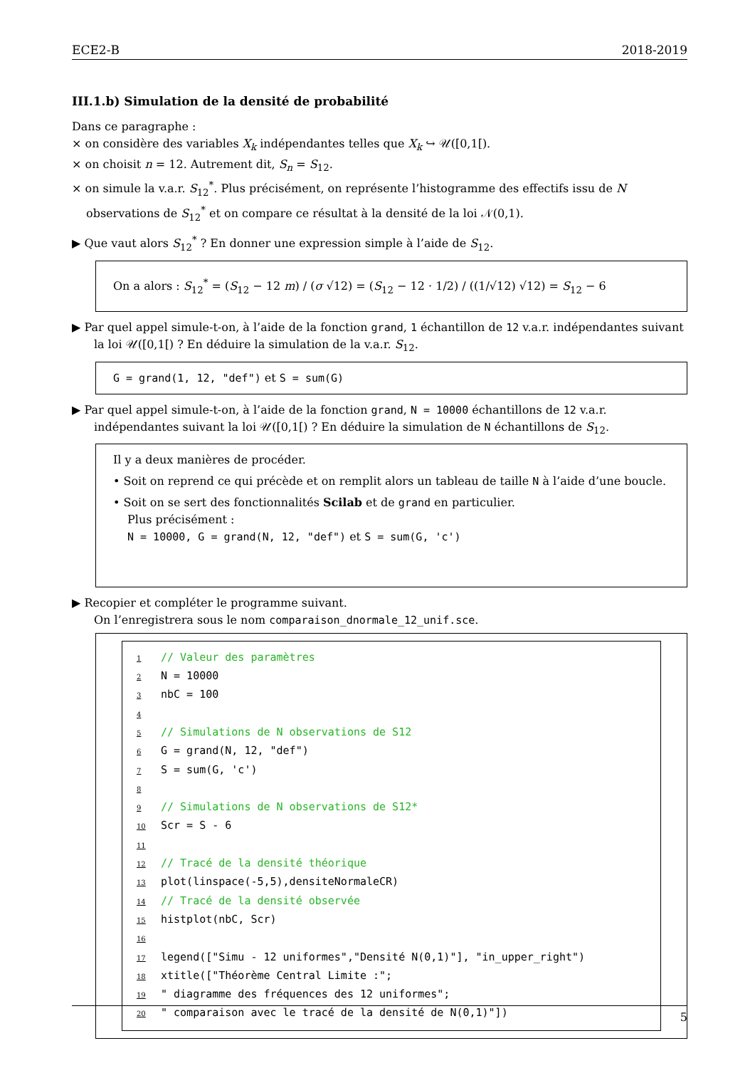ECE2-B 2018-2019
III.1.b) Simulation de la densité de probabilité
Dans ce paragraphe :
× on considère des variables X<sub>k</sub> indépendantes telles que X<sub>k</sub> ↪ 𝒰([0,1[).
× on choisit n = 12. Autrement dit, S<sub>n</sub> = S<sub>12</sub>.
× on simule la v.a.r. S<sub>12</sub><sup>*</sup>. Plus précisément, on représente l’histogramme des effectifs issu de N observations de S<sub>12</sub><sup>*</sup> et on compare ce résultat à la densité de la loi 𝒩(0,1).
▶ Que vaut alors S<sub>12</sub><sup>*</sup> ? En donner une expression simple à l’aide de S<sub>12</sub>.
On a alors : S<sub>12</sub><sup>*</sup> = (S<sub>12</sub> − 12 m) / (σ √12) = (S<sub>12</sub> − 12 · 1/2) / ((1/√12) √12) = S<sub>12</sub> − 6
▶ Par quel appel simule-t-on, à l’aide de la fonction grand, 1 échantillon de 12 v.a.r. indépendantes suivant la loi 𝒰([0,1[) ? En déduire la simulation de la v.a.r. S<sub>12</sub>.
G = grand(1, 12, "def") et S = sum(G)
▶ Par quel appel simule-t-on, à l’aide de la fonction grand, N = 10000 échantillons de 12 v.a.r. indépendantes suivant la loi 𝒰([0,1[) ? En déduire la simulation de N échantillons de S<sub>12</sub>.
Il y a deux manières de procéder.
• Soit on reprend ce qui précède et on remplit alors un tableau de taille N à l’aide d’une boucle.
• Soit on se sert des fonctionnalités Scilab et de grand en particulier.
Plus précisément :
N = 10000, G = grand(N, 12, "def") et S = sum(G, 'c')
▶ Recopier et compléter le programme suivant.
On l’enregistrera sous le nom comparaison_dnormale_12_unif.sce.
1 // Valeur des paramètres
2 N = 10000
3 nbC = 100
4
5 // Simulations de N observations de S12
6 G = grand(N, 12, "def")
7 S = sum(G, 'c')
8
9 // Simulations de N observations de S12*
10 Scr = S - 6
11
12 // Tracé de la densité théorique
13 plot(linspace(-5,5),densiteNormaleCR)
14 // Tracé de la densité observée
15 histplot(nbC, Scr)
16
17 legend(["Simu - 12 uniformes","Densité N(0,1)"], "in_upper_right")
18 xtitle(["Théorème Central Limite :";
19 " diagramme des fréquences des 12 uniformes";
20 " comparaison avec le tracé de la densité de N(0,1)"])
5